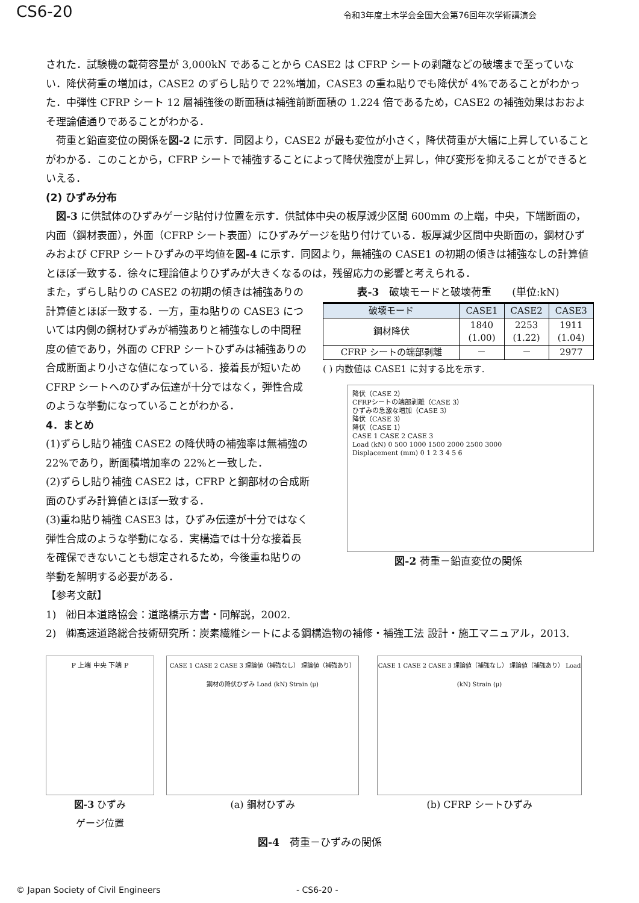CS6-20
令和3年度土木学会全国大会第76回年次学術講演会
された．試験機の載荷容量が 3,000kN であることから CASE2 は CFRP シートの剥離などの破壊まで至っていない．降伏荷重の増加は，CASE2 のずらし貼りで 22%増加，CASE3 の重ね貼りでも降伏が 4%であることがわかった．中弾性 CFRP シート 12 層補強後の断面積は補強前断面積の 1.224 倍であるため，CASE2 の補強効果はおおよそ理論値通りであることがわかる．
　荷重と鉛直変位の関係を図-2 に示す．同図より，CASE2 が最も変位が小さく，降伏荷重が大幅に上昇していることがわかる．このことから，CFRP シートで補強することによって降伏強度が上昇し，伸び変形を抑えることができるといえる．
(2) ひずみ分布
　図-3 に供試体のひずみゲージ貼付け位置を示す．供試体中央の板厚減少区間 600mm の上端，中央，下端断面の，内面（鋼材表面），外面（CFRP シート表面）にひずみゲージを貼り付けている．板厚減少区間中央断面の，鋼材ひずみおよび CFRP シートひずみの平均値を図-4 に示す．同図より，無補強の CASE1 の初期の傾きは補強なしの計算値とほぼ一致する．徐々に理論値よりひずみが大きくなるのは，残留応力の影響と考えられる．
また，ずらし貼りの CASE2 の初期の傾きは補強ありの計算値とほぼ一致する．一方，重ね貼りの CASE3 については内側の鋼材ひずみが補強ありと補強なしの中間程度の値であり，外面の CFRP シートひずみは補強ありの合成断面より小さな値になっている．接着長が短いため CFRP シートへのひずみ伝達が十分ではなく，弾性合成のような挙動になっていることがわかる．
4．まとめ
(1)ずらし貼り補強 CASE2 の降伏時の補強率は無補強の 22%であり，断面積増加率の 22%と一致した．
(2)ずらし貼り補強 CASE2 は，CFRP と鋼部材の合成断面のひずみ計算値とほぼ一致する．
(3)重ね貼り補強 CASE3 は，ひずみ伝達が十分ではなく弾性合成のような挙動になる．実構造では十分な接着長を確保できないことも想定されるため，今後重ね貼りの挙動を解明する必要がある．
表-3　破壊モードと破壊荷重　　(単位:kN)
| 破壊モード | CASE1 | CASE2 | CASE3 |
| --- | --- | --- | --- |
| 鋼材降伏 | 1840 (1.00) | 2253 (1.22) | 1911 (1.04) |
| CFRP シートの端部剥離 | － | － | 2977 |
( ) 内数値は CASE1 に対する比を示す.
降伏（CASE 2）
CFRPシートの端部剥離（CASE 3）
ひずみの急激な増加（CASE 3）
降伏（CASE 3）
降伏（CASE 1）
CASE 1 CASE 2 CASE 3
Load (kN) 0 500 1000 1500 2000 2500 3000
Displacement (mm) 0 1 2 3 4 5 6
図-2 荷重－鉛直変位の関係
【参考文献】
1)　㈳日本道路協会：道路橋示方書・同解説，2002.
2)　㈱高速道路総合技術研究所：炭素繊維シートによる鋼構造物の補修・補強工法 設計・施工マニュアル，2013.
P 上端 中央 下端 P
図-3 ひずみ
ゲージ位置
CASE 1 CASE 2 CASE 3 理論値（補強なし） 理論値（補強あり） 鋼材の降伏ひずみ Load (kN) Strain (μ)
(a) 鋼材ひずみ
CASE 1 CASE 2 CASE 3 理論値（補強なし） 理論値（補強あり） Load (kN) Strain (μ)
(b) CFRP シートひずみ
図-4　荷重－ひずみの関係
© Japan Society of Civil Engineers - CS6-20 -